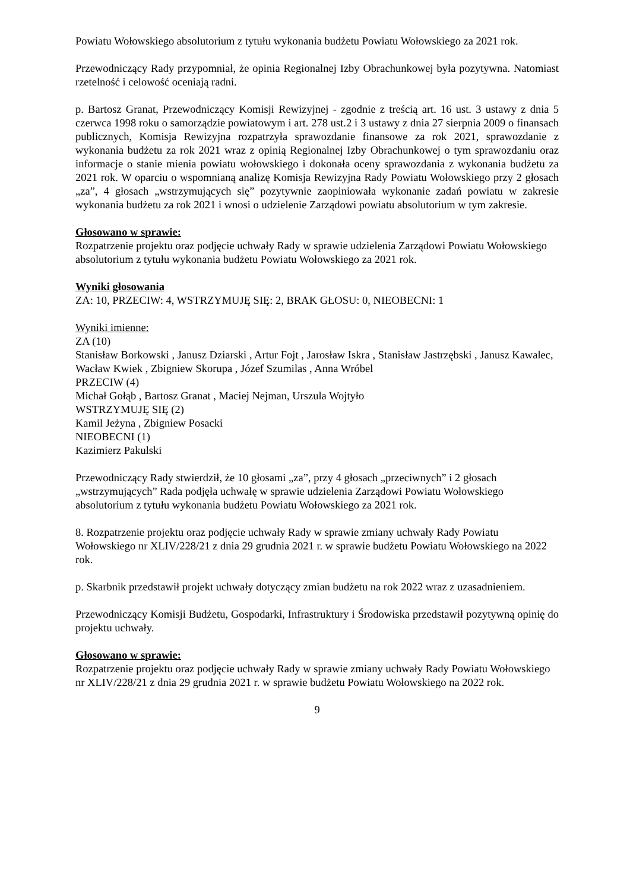Powiatu Wołowskiego absolutorium z tytułu wykonania budżetu Powiatu Wołowskiego za 2021 rok.
Przewodniczący Rady przypomniał, że opinia Regionalnej Izby Obrachunkowej była pozytywna. Natomiast rzetelność i celowość oceniają radni.
p. Bartosz Granat, Przewodniczący Komisji Rewizyjnej - zgodnie z treścią art. 16 ust. 3 ustawy z dnia 5 czerwca 1998 roku o samorządzie powiatowym i art. 278 ust.2 i 3 ustawy z dnia 27 sierpnia 2009 o finansach publicznych, Komisja Rewizyjna rozpatrzyła sprawozdanie finansowe za rok 2021, sprawozdanie z wykonania budżetu za rok 2021 wraz z opinią Regionalnej Izby Obrachunkowej o tym sprawozdaniu oraz informacje o stanie mienia powiatu wołowskiego i dokonała oceny sprawozdania z wykonania budżetu za 2021 rok. W oparciu o wspomnianą analizę Komisja Rewizyjna Rady Powiatu Wołowskiego przy 2 głosach „za”, 4 głosach „wstrzymujących się” pozytywnie zaopiniowała wykonanie zadań powiatu w zakresie wykonania budżetu za rok 2021 i wnosi o udzielenie Zarządowi powiatu absolutorium w tym zakresie.
Głosowano w sprawie:
Rozpatrzenie projektu oraz podjęcie uchwały Rady w sprawie udzielenia Zarządowi Powiatu Wołowskiego absolutorium z tytułu wykonania budżetu Powiatu Wołowskiego za 2021 rok.
Wyniki głosowania
ZA: 10, PRZECIW: 4, WSTRZYMUJĘ SIĘ: 2, BRAK GŁOSU: 0, NIEOBECNI: 1
Wyniki imienne:
ZA (10)
Stanisław Borkowski , Janusz Dziarski , Artur Fojt , Jarosław Iskra , Stanisław Jastrzębski , Janusz Kawalec, Wacław Kwiek , Zbigniew Skorupa , Józef Szumilas , Anna Wróbel
PRZECIW (4)
Michał Gołąb , Bartosz Granat , Maciej Nejman, Urszula Wojtyło
WSTRZYMUJĘ SIĘ (2)
Kamil Jeżyna , Zbigniew Posacki
NIEOBECNI (1)
Kazimierz Pakulski
Przewodniczący Rady stwierdził, że 10 głosami „za”, przy 4 głosach „przeciwnych” i 2 głosach „wstrzymujących” Rada podjęła uchwałę w sprawie udzielenia Zarządowi Powiatu Wołowskiego absolutorium z tytułu wykonania budżetu Powiatu Wołowskiego za 2021 rok.
8. Rozpatrzenie projektu oraz podjęcie uchwały Rady w sprawie zmiany uchwały Rady Powiatu Wołowskiego nr XLIV/228/21 z dnia 29 grudnia 2021 r. w sprawie budżetu Powiatu Wołowskiego na 2022 rok.
p. Skarbnik przedstawił projekt uchwały dotyczący zmian budżetu na rok 2022 wraz z uzasadnieniem.
Przewodniczący Komisji Budżetu, Gospodarki, Infrastruktury i Środowiska przedstawił pozytywną opinię do projektu uchwały.
Głosowano w sprawie:
Rozpatrzenie projektu oraz podjęcie uchwały Rady w sprawie zmiany uchwały Rady Powiatu Wołowskiego nr XLIV/228/21 z dnia 29 grudnia 2021 r. w sprawie budżetu Powiatu Wołowskiego na 2022 rok.
9